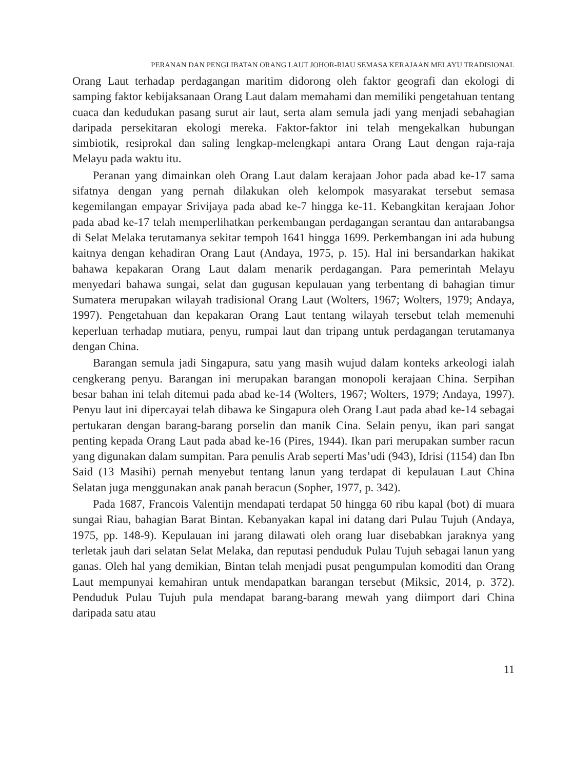PERANAN DAN PENGLIBATAN ORANG LAUT JOHOR-RIAU SEMASA KERAJAAN MELAYU TRADISIONAL
Orang Laut terhadap perdagangan maritim didorong oleh faktor geografi dan ekologi di samping faktor kebijaksanaan Orang Laut dalam memahami dan memiliki pengetahuan tentang cuaca dan kedudukan pasang surut air laut, serta alam semula jadi yang menjadi sebahagian daripada persekitaran ekologi mereka. Faktor-faktor ini telah mengekalkan hubungan simbiotik, resiprokal dan saling lengkap-melengkapi antara Orang Laut dengan raja-raja Melayu pada waktu itu.
Peranan yang dimainkan oleh Orang Laut dalam kerajaan Johor pada abad ke-17 sama sifatnya dengan yang pernah dilakukan oleh kelompok masyarakat tersebut semasa kegemilangan empayar Srivijaya pada abad ke-7 hingga ke-11. Kebangkitan kerajaan Johor pada abad ke-17 telah memperlihatkan perkembangan perdagangan serantau dan antarabangsa di Selat Melaka terutamanya sekitar tempoh 1641 hingga 1699. Perkembangan ini ada hubung kaitnya dengan kehadiran Orang Laut (Andaya, 1975, p. 15). Hal ini bersandarkan hakikat bahawa kepakaran Orang Laut dalam menarik perdagangan. Para pemerintah Melayu menyedari bahawa sungai, selat dan gugusan kepulauan yang terbentang di bahagian timur Sumatera merupakan wilayah tradisional Orang Laut (Wolters, 1967; Wolters, 1979; Andaya, 1997). Pengetahuan dan kepakaran Orang Laut tentang wilayah tersebut telah memenuhi keperluan terhadap mutiara, penyu, rumpai laut dan tripang untuk perdagangan terutamanya dengan China.
Barangan semula jadi Singapura, satu yang masih wujud dalam konteks arkeologi ialah cengkerang penyu. Barangan ini merupakan barangan monopoli kerajaan China. Serpihan besar bahan ini telah ditemui pada abad ke-14 (Wolters, 1967; Wolters, 1979; Andaya, 1997). Penyu laut ini dipercayai telah dibawa ke Singapura oleh Orang Laut pada abad ke-14 sebagai pertukaran dengan barang-barang porselin dan manik Cina. Selain penyu, ikan pari sangat penting kepada Orang Laut pada abad ke-16 (Pires, 1944). Ikan pari merupakan sumber racun yang digunakan dalam sumpitan. Para penulis Arab seperti Mas’udi (943), Idrisi (1154) dan Ibn Said (13 Masihi) pernah menyebut tentang lanun yang terdapat di kepulauan Laut China Selatan juga menggunakan anak panah beracun (Sopher, 1977, p. 342).
Pada 1687, Francois Valentijn mendapati terdapat 50 hingga 60 ribu kapal (bot) di muara sungai Riau, bahagian Barat Bintan. Kebanyakan kapal ini datang dari Pulau Tujuh (Andaya, 1975, pp. 148-9). Kepulauan ini jarang dilawati oleh orang luar disebabkan jaraknya yang terletak jauh dari selatan Selat Melaka, dan reputasi penduduk Pulau Tujuh sebagai lanun yang ganas. Oleh hal yang demikian, Bintan telah menjadi pusat pengumpulan komoditi dan Orang Laut mempunyai kemahiran untuk mendapatkan barangan tersebut (Miksic, 2014, p. 372). Penduduk Pulau Tujuh pula mendapat barang-barang mewah yang diimport dari China daripada satu atau
11